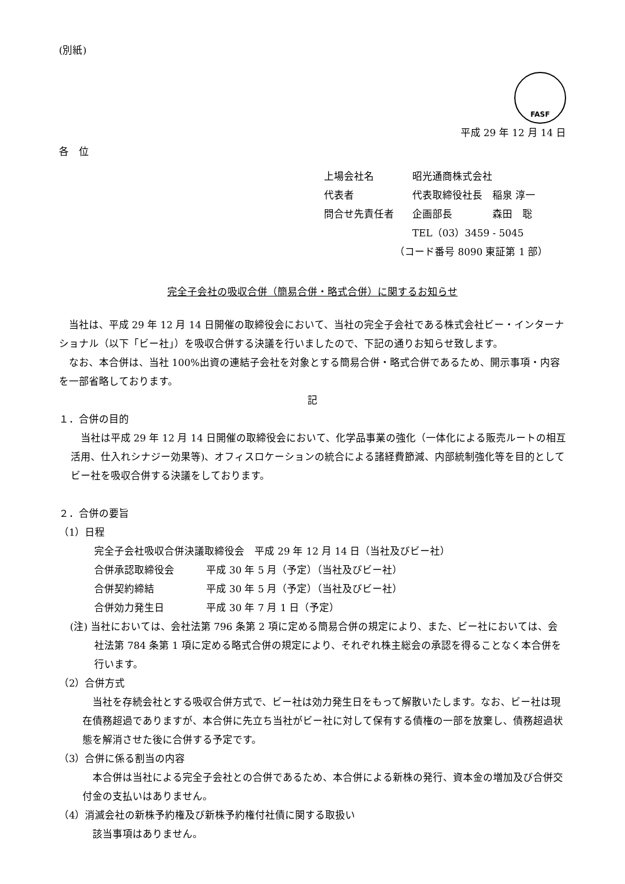(別紙)
FASF
平成 29 年 12 月 14 日
各　位
上場会社名 昭光通商株式会社
代表者 代表取締役社長　稲泉 淳一
問合せ先責任者 企画部長　　　　森田　聡
TEL（03）3459 - 5045
（コード番号 8090 東証第 1 部）
完全子会社の吸収合併（簡易合併・略式合併）に関するお知らせ
当社は、平成 29 年 12 月 14 日開催の取締役会において、当社の完全子会社である株式会社ビー・インターナショナル（以下「ビー社」）を吸収合併する決議を行いましたので、下記の通りお知らせ致します。
なお、本合併は、当社 100%出資の連結子会社を対象とする簡易合併・略式合併であるため、開示事項・内容を一部省略しております。
記
１．合併の目的
当社は平成 29 年 12 月 14 日開催の取締役会において、化学品事業の強化（一体化による販売ルートの相互活用、仕入れシナジー効果等)、オフィスロケーションの統合による諸経費節減、内部統制強化等を目的としてビー社を吸収合併する決議をしております。
２．合併の要旨
（1）日程
完全子会社吸収合併決議取締役会　平成 29 年 12 月 14 日（当社及びビー社）
合併承認取締役会 平成 30 年 5 月（予定）（当社及びビー社）
合併契約締結 平成 30 年 5 月（予定）（当社及びビー社）
合併効力発生日 平成 30 年 7 月 1 日（予定）
(注) 当社においては、会社法第 796 条第 2 項に定める簡易合併の規定により、また、ビー社においては、会社法第 784 条第 1 項に定める略式合併の規定により、それぞれ株主総会の承認を得ることなく本合併を行います。
（2）合併方式
当社を存続会社とする吸収合併方式で、ビー社は効力発生日をもって解散いたします。なお、ビー社は現在債務超過でありますが、本合併に先立ち当社がビー社に対して保有する債権の一部を放棄し、債務超過状態を解消させた後に合併する予定です。
（3）合併に係る割当の内容
本合併は当社による完全子会社との合併であるため、本合併による新株の発行、資本金の増加及び合併交付金の支払いはありません。
（4）消滅会社の新株予約権及び新株予約権付社債に関する取扱い
該当事項はありません。